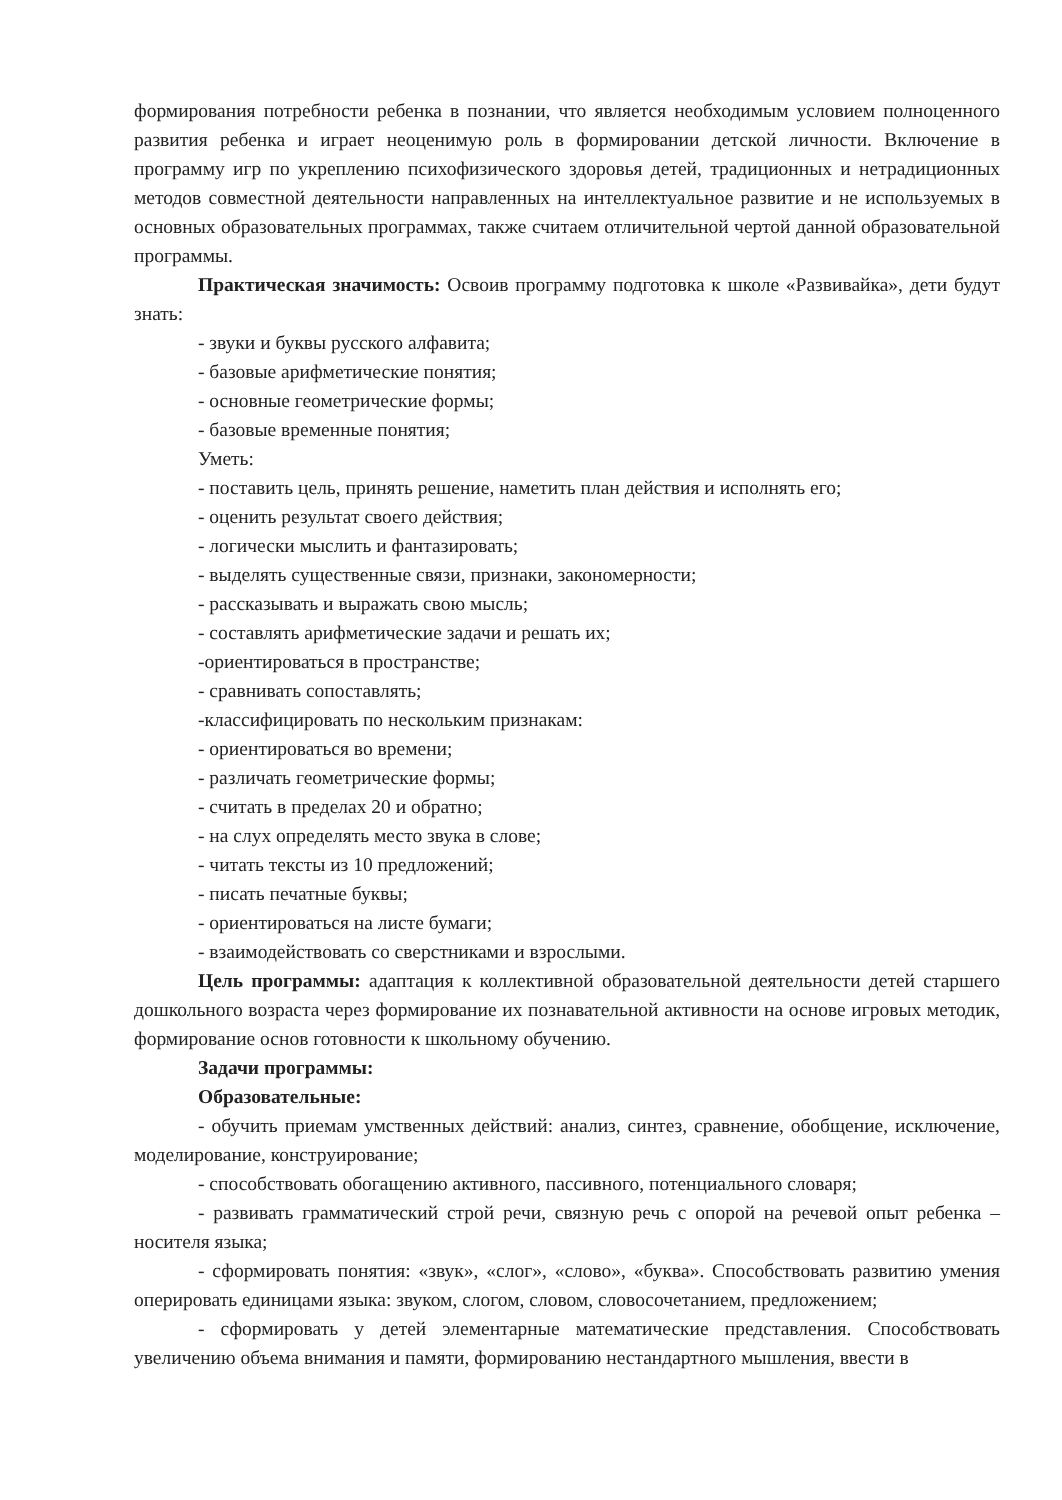формирования потребности ребенка в познании, что является необходимым условием полноценного развития ребенка и играет неоценимую роль в формировании детской личности. Включение в программу игр по укреплению психофизического здоровья детей, традиционных и нетрадиционных методов совместной деятельности направленных на интеллектуальное развитие и не используемых в основных образовательных программах, также считаем отличительной чертой данной образовательной программы.
Практическая значимость: Освоив программу подготовка к школе «Развивайка», дети будут знать:
- звуки и буквы русского алфавита;
- базовые арифметические понятия;
- основные геометрические формы;
- базовые временные понятия;
Уметь:
- поставить цель, принять решение, наметить план действия и исполнять его;
- оценить результат своего действия;
- логически мыслить и фантазировать;
- выделять существенные связи, признаки, закономерности;
- рассказывать и выражать свою мысль;
- составлять арифметические задачи и решать их;
-ориентироваться в пространстве;
- сравнивать сопоставлять;
-классифицировать по нескольким признакам:
- ориентироваться во времени;
- различать геометрические формы;
- считать в пределах 20 и обратно;
- на слух определять место звука в слове;
- читать тексты из 10 предложений;
- писать печатные буквы;
- ориентироваться на листе бумаги;
- взаимодействовать со сверстниками и взрослыми.
Цель программы: адаптация к коллективной образовательной деятельности детей старшего дошкольного возраста через формирование их познавательной активности на основе игровых методик, формирование основ готовности к школьному обучению.
Задачи программы:
Образовательные:
- обучить приемам умственных действий: анализ, синтез, сравнение, обобщение, исключение, моделирование, конструирование;
- способствовать обогащению активного, пассивного, потенциального словаря;
- развивать грамматический строй речи, связную речь с опорой на речевой опыт ребенка – носителя языка;
- сформировать понятия: «звук», «слог», «слово», «буква». Способствовать развитию умения оперировать единицами языка: звуком, слогом, словом, словосочетанием, предложением;
- сформировать у детей элементарные математические представления. Способствовать увеличению объема внимания и памяти, формированию нестандартного мышления, ввести в